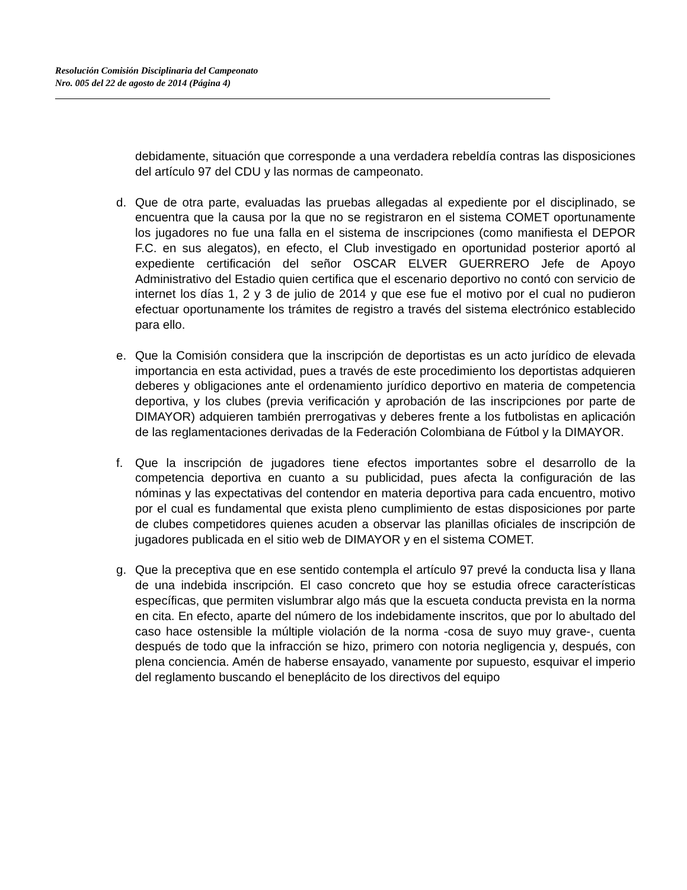Resolución Comisión Disciplinaria del Campeonato
Nro. 005 del 22 de agosto de 2014 (Página 4)
debidamente, situación que corresponde a una verdadera rebeldía contras las disposiciones del artículo 97 del CDU y las normas de campeonato.
d. Que de otra parte, evaluadas las pruebas allegadas al expediente por el disciplinado, se encuentra que la causa por la que no se registraron en el sistema COMET oportunamente los jugadores no fue una falla en el sistema de inscripciones (como manifiesta el DEPOR F.C. en sus alegatos), en efecto, el Club investigado en oportunidad posterior aportó al expediente certificación del señor OSCAR ELVER GUERRERO Jefe de Apoyo Administrativo del Estadio quien certifica que el escenario deportivo no contó con servicio de internet los días 1, 2 y 3 de julio de 2014 y que ese fue el motivo por el cual no pudieron efectuar oportunamente los trámites de registro a través del sistema electrónico establecido para ello.
e. Que la Comisión considera que la inscripción de deportistas es un acto jurídico de elevada importancia en esta actividad, pues a través de este procedimiento los deportistas adquieren deberes y obligaciones ante el ordenamiento jurídico deportivo en materia de competencia deportiva, y los clubes (previa verificación y aprobación de las inscripciones por parte de DIMAYOR) adquieren también prerrogativas y deberes frente a los futbolistas en aplicación de las reglamentaciones derivadas de la Federación Colombiana de Fútbol y la DIMAYOR.
f. Que la inscripción de jugadores tiene efectos importantes sobre el desarrollo de la competencia deportiva en cuanto a su publicidad, pues afecta la configuración de las nóminas y las expectativas del contendor en materia deportiva para cada encuentro, motivo por el cual es fundamental que exista pleno cumplimiento de estas disposiciones por parte de clubes competidores quienes acuden a observar las planillas oficiales de inscripción de jugadores publicada en el sitio web de DIMAYOR y en el sistema COMET.
g. Que la preceptiva que en ese sentido contempla el artículo 97 prevé la conducta lisa y llana de una indebida inscripción. El caso concreto que hoy se estudia ofrece características específicas, que permiten vislumbrar algo más que la escueta conducta prevista en la norma en cita. En efecto, aparte del número de los indebidamente inscritos, que por lo abultado del caso hace ostensible la múltiple violación de la norma -cosa de suyo muy grave-, cuenta después de todo que la infracción se hizo, primero con notoria negligencia y, después, con plena conciencia. Amén de haberse ensayado, vanamente por supuesto, esquivar el imperio del reglamento buscando el beneplácito de los directivos del equipo